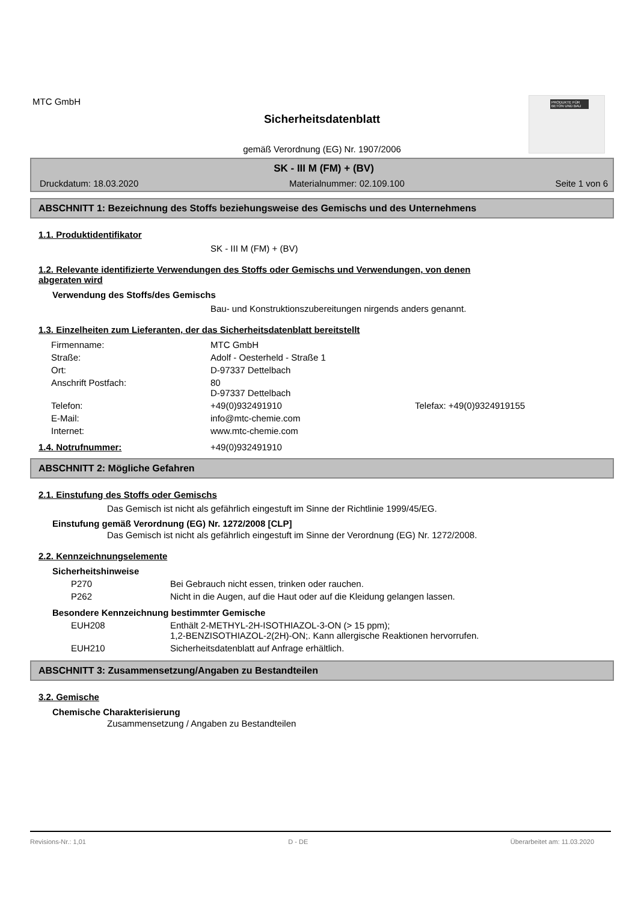MTC GmbH
PRODUKTE FÜR BETON UND BAU
Sicherheitsdatenblatt
gemäß Verordnung (EG) Nr. 1907/2006
SK - III M (FM) + (BV)
Druckdatum: 18.03.2020 Materialnummer: 02.109.100 Seite 1 von 6
ABSCHNITT 1: Bezeichnung des Stoffs beziehungsweise des Gemischs und des Unternehmens
1.1. Produktidentifikator
SK - III M (FM) + (BV)
1.2. Relevante identifizierte Verwendungen des Stoffs oder Gemischs und Verwendungen, von denen
abgeraten wird
Verwendung des Stoffs/des Gemischs
Bau- und Konstruktionszubereitungen nirgends anders genannt.
1.3. Einzelheiten zum Lieferanten, der das Sicherheitsdatenblatt bereitstellt
| Firmenname: | MTC GmbH | |
| Straße: | Adolf - Oesterheld - Straße 1 | |
| Ort: | D-97337 Dettelbach | |
| Anschrift Postfach: | 80 D-97337 Dettelbach | |
| Telefon: | +49(0)932491910 | Telefax: +49(0)9324919155 |
| E-Mail: | info@mtc-chemie.com | |
| Internet: | www.mtc-chemie.com | |
1.4. Notrufnummer: +49(0)932491910
ABSCHNITT 2: Mögliche Gefahren
2.1. Einstufung des Stoffs oder Gemischs
Das Gemisch ist nicht als gefährlich eingestuft im Sinne der Richtlinie 1999/45/EG.
Einstufung gemäß Verordnung (EG) Nr. 1272/2008 [CLP]
Das Gemisch ist nicht als gefährlich eingestuft im Sinne der Verordnung (EG) Nr. 1272/2008.
2.2. Kennzeichnungselemente
Sicherheitshinweise
| P270 | Bei Gebrauch nicht essen, trinken oder rauchen. |
| P262 | Nicht in die Augen, auf die Haut oder auf die Kleidung gelangen lassen. |
Besondere Kennzeichnung bestimmter Gemische
| EUH208 | Enthält 2-METHYL-2H-ISOTHIAZOL-3-ON (> 15 ppm); 1,2-BENZISOTHIAZOL-2(2H)-ON;. Kann allergische Reaktionen hervorrufen. |
| EUH210 | Sicherheitsdatenblatt auf Anfrage erhältlich. |
ABSCHNITT 3: Zusammensetzung/Angaben zu Bestandteilen
3.2. Gemische
Chemische Charakterisierung
Zusammensetzung / Angaben zu Bestandteilen
Revisions-Nr.: 1,01 D - DE Überarbeitet am: 11.03.2020